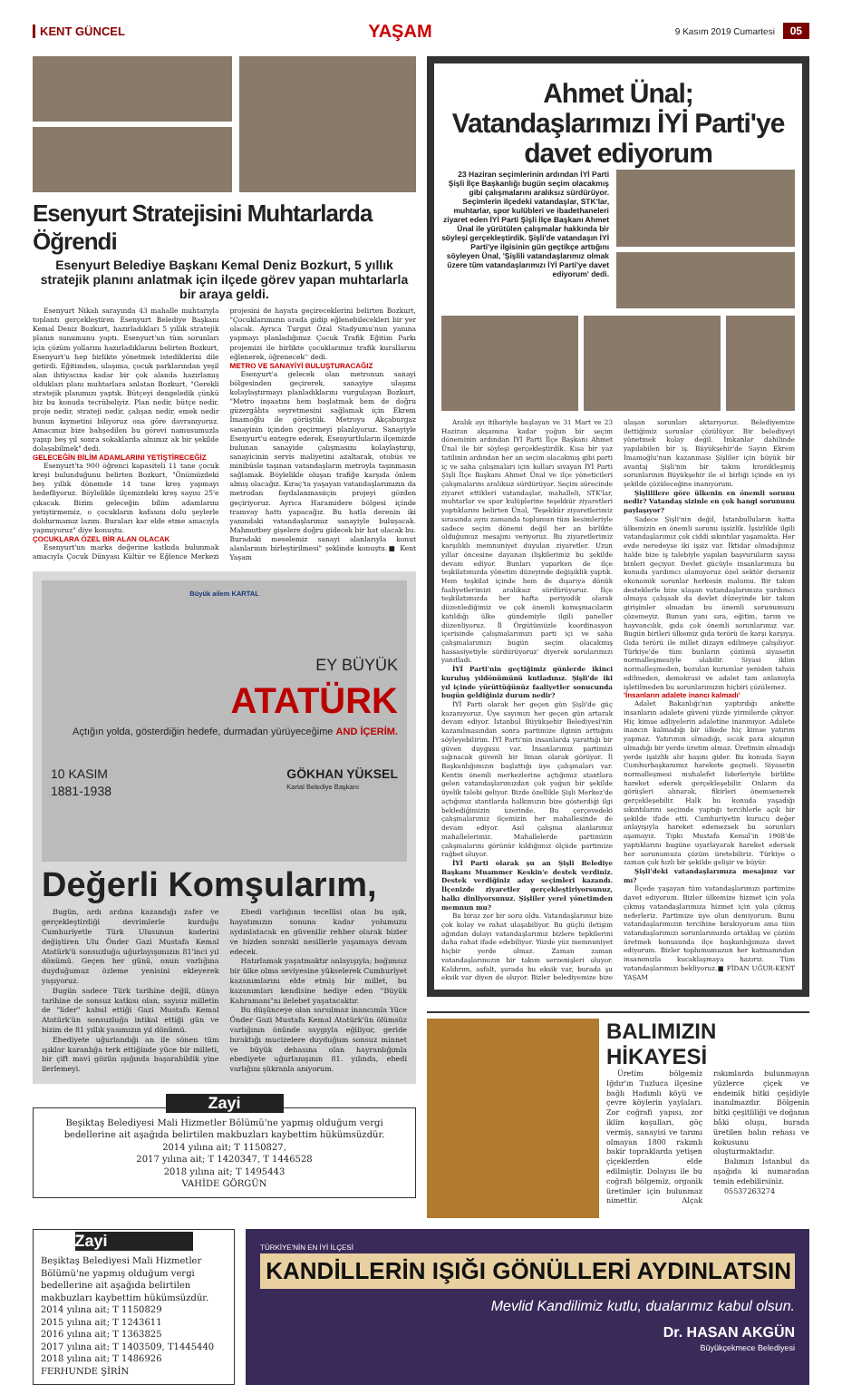KENT GÜNCEL YAŞAM 9 Kasım 2019 Cumartesi 05
Esenyurt Stratejisini Muhtarlarda Öğrendi
Esenyurt Belediye Başkanı Kemal Deniz Bozkurt, 5 yıllık stratejik planını anlatmak için ilçede görev yapan muhtarlarla bir araya geldi.
Esenyurt Nikah sarayında 43 mahalle muhtarıyla toplantı gerçekleştiren Esenyurt Belediye Başkanı Kemal Deniz Bozkurt, hazırladıkları 5 yıllık stratejik planın sunumunu yaptı. Esenyurt'un tüm sorunları için çözüm yollarını hazırladıklarını belirten Bozkurt, Esenyurt'u hep birlikte yönetmek istediklerini dile getirdi. Eğitimden, ulaşıma, çocuk parklarından yeşil alan ihtiyacına kadar bir çok alanda hazırlamış oldukları planı muhtarlara anlatan Bozkurt, "Gerekli stratejik planımızı yaptık. Bütçeyi dengeledik çünkü biz bu konuda tecrübeliyiz. Plan nedir, bütçe nedir, proje nedir, strateji nedir, çalışan nedir, emek nedir bunun kıymetini biliyoruz ona göre davranıyoruz. Amacımız bize bahşedilen bu görevi namusumuzla yapıp beş yıl sonra sokaklarda alnımız ak bir şekilde dolaşabilmek" dedi.
GELECEĞİN BİLİM ADAMLARINI YETİŞTİRECEĞİZ
Esenyurt'ta 900 öğrenci kapasiteli 11 tane çocuk kreşi bulunduğunu belirten Bozkurt, "Önümüzdeki beş yıllık dönemde 14 tane kreş yapmayı hedefliyoruz. Böylelikle ilçemizdeki kreş sayısı 25'e çıkacak. Bizim geleceğin bilim adamlarını yetiştirmemiz, o çocukların kafasını dolu şeylerle doldurmamız lazım. Buraları kar elde etme amacıyla yapmıyoruz" diye konuştu.
ÇOCUKLARA ÖZEL BİR ALAN OLACAK
Esenyurt'un marka değerine katkıda bulunmak amacıyla Çocuk Dünyası Kültür ve Eğlence Merkezi projesini de hayata geçireceklerini belirten Bozkurt, "Çocuklarımızın orada gidip eğlenebilecekleri bir yer olacak. Ayrıca Turgut Özal Stadyumu'nun yanına yapmayı planladığımız Çocuk Trafik Eğitim Parkı projemizi ile birlikte çocuklarımız trafik kurallarını eğlenerek, öğrenecek'' dedi.
METRO VE SANAYİYİ BULUŞTURACAĞIZ
Esenyurt'a gelecek olan metronun sanayi bölgesinden geçirerek, sanayiye ulaşımı kolaylaştırmayı planladıklarını vurgulayan Bozkurt, "Metro inşaatını hem başlatmak hem de doğru güzergâhta seyretmesini sağlamak için Ekrem İmamoğlu ile görüştük. Metroyu Akçaburgaz sanayinin içinden geçirmeyi planlıyoruz. Sanayiyle Esenyurt'u entegre ederek, Esenyurtluların ilçemizde bulunan sanayide çalışmasını kolaylaştırıp, sanayicinin servis maliyetini azaltarak, otobüs ve minibüsle taşınan vatandaşların metroyla taşınmasın sağlamak. Böylelikle oluşan trafiğe karşıda önlem almış olacağız. Kıraç'ta yaşayan vatandaşlarımızın da metrodan faydalanmasıiçin projeyi gözden geçiriyoruz. Ayrıca Haramidere bölgesi içinde tramvay hattı yapacağız. Bu hatla derenin iki yanındaki vatandaşlarımız sanayiyle buluşacak. Mahmutbey gişelere doğru gidecek bir hat olacak bu. Buradaki meselemiz sanayi alanlarıyla konut alanlarının birleştirilmesi" şeklinde konuştu.■ Kent Yaşam
Büyük ailem KARTAL
EY BÜYÜK
ATATÜRK
Açtığın yolda, gösterdiğin hedefe, durmadan yürüyeceğime AND İÇERİM.
10 KASIM
1881-1938 GÖKHAN YÜKSEL
Kartal Belediye Başkanı
Değerli Komşularım,
Bugün, ardı ardına kazandığı zafer ve gerçekleştirdiği devrimlerle kurduğu Cumhuriyetle Türk Ulusunun kaderini değiştiren Ulu Önder Gazi Mustafa Kemal Atatürk'ü sonsuzluğa uğurlayışımızın 81'inci yıl dönümü. Geçen her günü, onun varlığına duyduğumuz özleme yenisini ekleyerek yaşıyoruz.
Bugün sadece Türk tarihine değil, dünya tarihine de sonsuz katkısı olan, sayısız milletin de "lider" kabul ettiği Gazi Mustafa Kemal Atatürk'ün sonsuzluğa intikal ettiği gün ve bizim de 81 yıllık yasımızın yıl dönümü.
Ebediyete uğurlandığı an ile sönen tüm ışıklar karanlığa terk ettiğinde yüce bir milleti, bir çift mavi gözün ışığında başarabildik yine ilerlemeyi.
Ebedi varlığının tecellisi olan bu ışık, hayatımızın sonuna kadar yolumuzu aydınlatacak en güvenilir rehber olarak bizler ve bizden sonraki nesillerle yaşamaya devam edecek.
Hatırlamak yaşatmaktır anlayışıyla; bağımsız bir ülke olma seviyesine yükselerek Cumhuriyet kazanımlarını elde etmiş bir millet, bu kazanımları kendisine hediye eden "Büyük Kahramanı"nı ilelebet yaşatacaktır.
Bu düşünceye olan sarsılmaz inancımla Yüce Önder Gazi Mustafa Kemal Atatürk'ün ölümsüz varlığının önünde saygıyla eğiliyor, geride bıraktığı mucizelere duyduğum sonsuz minnet ve büyük dehasına olan hayranlığımla ebediyete uğurlanışının 81. yılında, ebedi varlığını şükranla anıyorum.
Zayi
Beşiktaş Belediyesi Mali Hizmetler Bölümü'ne yapmış olduğum vergi bedellerine ait aşağıda belirtilen makbuzları kaybettim hükümsüzdür.
2014 yılına ait; T 1150827,
2017 yılına ait; T 1420347, T 1446528
2018 yılına ait; T 1495443
VAHİDE GÖRGÜN
Ahmet Ünal; Vatandaşlarımızı İYİ Parti'ye davet ediyorum
23 Haziran seçimlerinin ardından İYİ Parti Şişli İlçe Başkanlığı bugün seçim olacakmış gibi çalışmalarını aralıksız sürdürüyor. Seçimlerin ilçedeki vatandaşlar, STK'lar, muhtarlar, spor kulübleri ve ibadethaneleri ziyaret eden İYİ Parti Şişli İlçe Başkanı Ahmet Ünal ile yürütülen çalışmalar hakkında bir söyleşi gerçekleştirdik. Şişli'de vatandaşın İYİ Parti'ye ilgisinin gün geçtikçe arttığını söyleyen Ünal, 'Şişlili vatandaşlarımız olmak üzere tüm vatandaşlarımızı İYİ Parti'ye davet ediyorum' dedi.
Aralık ayı itibariyle başlayan ve 31 Mart ve 23 Haziran akşamına kadar yoğun bir seçim döneminin ardından İYİ Parti İlçe Başkanı Ahmet Ünal ile bir söyleşi gerçekleştirdik. Kısa bir yaz tatilinin ardından her an seçim olacakmış gibi parti iç ve saha çalışmaları için kolları sıvayan İYİ Parti Şişli İlçe Başkanı Ahmet Ünal ve ilçe yöneticileri çalışmalarını aralıksız sürdürüyor. Seçim sürecinde ziyaret ettikleri vatandaşlar, mahalleli, STK'lar, muhtarlar ve spor kulüplerine teşekkür ziyaretleri yaptıklarını belirten Ünal, 'Teşekkür ziyaretlerimiz sırasında aynı zamanda toplumun tüm kesimleriyle sadece seçim dönemi değil her an birlikte olduğumuz mesajını veriyoruz. Bu ziyaretlerimiz karşılıklı memnuniyet duyulan ziyaretler. Uzun yıllar öncesine dayanan ilişkilerimiz bu şekilde devam ediyor. Bunları yaparken de ilçe teşkilatımızda yönetim düzeyinde değişiklik yaptık. Hem teşkilat içinde hem de dışarıya dönük faaliyetlerimizi aralıksız sürdürüyoruz. İlçe teşkilatımızda her hafta periyodik olarak düzenlediğimiz ve çok önemli konuşmacıların katıldığı ülke gündemiyle ilgili paneller düzenliyoruz. İl Örgütümüzle koordinasyon içerisinde çalışmalarımızı parti içi ve saha çalışmalarımızı bugün seçim olacakmış hassasiyetiyle sürdürüyoruz' diyerek sorularımızı yanıtladı.
İYİ Parti'nin geçtiğimiz günlerde ikinci kuruluş yıldönümünü kutladınız. Şişli'de iki yıl içinde yürüttüğünüz faaliyetler sonucunda bugün geldiğiniz durum nedir?
İYİ Parti olarak her geçen gün Şişli'de güç kazanıyoruz. Üye sayımızı her geçen gün artarak devam ediyor. İstanbul Büyükşehir Belediyesi'nin kazanılmasından sonra partimize ilginin arttığını söyleyebilirim. İYİ Parti'nin insanlarda yarattığı bir güven duygusu var. İnsanlarımız partimizi sığınacak güvenli bir liman olarak görüyor. İl Başkanlığımızın başlattığı üye çalışmaları var. Kentin önemli merkezlerine açtığımız stantlara gelen vatandaşlarımızdan çok yoğun bir şekilde üyelik talebi geliyor. Bizde özellikle Şişli Merkez'de açtığımız stantlarda halkımızın bize gösterdiği ilgi beklediğimizin üzerinde. Bu çerçevedeki çalışmalarımız ilçemizin her mahallesinde de devam ediyor. Asıl çalışma alanlarımız mahallelerimiz. Mahallelerde partimizin çalışmalarını görünür kıldığımız ölçüde partimize rağbet oluyor.
İYİ Parti olarak şu an Şişli Belediye Başkanı Muammer Keskin'e destek verdiniz. Destek verdiğiniz aday seçimleri kazandı. İlçenizde ziyaretler gerçekleştiriyorsunuz, halkı dinliyorsunuz. Şişliler yerel yönetimden memnun mu?
Bu biraz zor bir soru oldu. Vatandaşlarımız bize çok kolay ve rahat ulaşabiliyor. Bu güçlü iletişim ağından dolayı vatandaşlarımız bizlere tepkilerini daha rahat ifade edebiliyor. Yüzde yüz memnuniyet hiçbir yerde olmaz. Zaman zaman vatandaşlarımızın bir takım serzenişleri oluyor. Kaldırım, asfalt, şurada bu eksik var, burada şu eksik var diyen de oluyor. Bizler belediyemize bize ulaşan sorunları aktarıyoruz. Belediyemize ilettiğimiz sorunlar çözülüyor. Bir belediyeyi yönetmek kolay değil. İmkanlar dahilinde yapılabilen bir iş. Büyükşehir'de Sayın Ekrem İmamoğlu'nun kazanması Şişliler için büyük bir avantaj Şişli'nin bir takım kronikleşmiş sorunlarının Büyükşehir ile el birliği içinde en iyi şekilde çözüleceğine inanıyorum.
Şişlililere göre ülkenin en önemli sorunu nedir? Vatandaş sizinle en çok hangi sorununu paylaşıyor?
Sadece Şişli'nin değil, İstanbulluların hatta ülkemizin en önemli sorunu işsizlik. İşsizlikle ilgili vatandaşlarımız çok ciddi sıkıntılar yaşamakta. Her evde neredeyse iki işsiz var. İktidar olmadığımız halde bize iş talebiyle yapılan başvuruların sayısı binleri geçiyor. Devlet gücüyle insanlarımıza bu konuda yardımcı olamıyoruz özel sektör derseniz ekonomik sorunlar herkesin malumu. Bir takım desteklerle bize ulaşan vatandaşlarımıza yardımcı olmaya çalışsak da devlet düzeyinde bir takım girişimler olmadan bu önemli sorunumuzu çözemeyiz. Bunun yanı sıra, eğitim, tarım ve hayvancılık, gıda çok önemli sorunlarımız var. Bugün birileri ülkemiz gıda terörü ile karşı karşıya. Gıda terörü ile millet dizayn edilmeye çalışılıyor. Türkiye'de tüm bunların çözümü siyasetin normalleşmesiyle olabilir. Siyasi iklim normalleşmeden, bozulan kurumlar yeniden tahsis edilmeden, demokrasi ve adalet tam anlamıyla işletilmeden bu sorunlarımızın hiçbiri çözülemez.
'İnsanların adalete inancı kalmadı'
Adalet Bakanlığı'nın yaptırdığı ankette insanların adalete güveni yüzde yirmilerde çıkıyor. Hiç kimse adliyelerin adaletine inanmıyor. Adalete inancın kalmadığı bir ülkede hiç kimse yatırım yapmaz. Yatırımın olmadığı, sıcak para akışının olmadığı bir yerde üretim olmaz. Üretimin olmadığı yerde işsizlik alır başını gider. Bu konuda Sayın Cumhurbaşkanımız harekete geçmeli. Siyasetin normalleşmesi muhalefet liderleriyle birlikte hareket ederek gerçekleşebilir. Onların da görüşleri alınarak, fikirleri önemsenerek gerçekleşebilir. Halk bu konuda yaşadığı sıkıntılarını seçimde yaptığı tercihlerle açık bir şekilde ifade etti. Cumhuriyetin kurucu değer anlayışıyla hareket edemezsek bu sorunları aşamayız. Tıpkı Mustafa Kemal'in 1908'de yaptıklarını bugüne uyarlayarak hareket edersek her sorunumuza çözüm üretebiliriz. Türkiye o zaman çok hızlı bir şekilde gelişir ve büyür.
Şişli'deki vatandaşlarımıza mesajınız var mı?
İlçede yaşayan tüm vatandaşlarımızı partimize davet ediyorum. Bizler ülkemize hizmet için yola çıkmış vatandaşlarımıza hizmet için yola çıkmış neferleriz. Partimize üye olun demiyorum. Bunu vatandaşlarımızın tercihine bırakıyorum ama tüm vatandaşlarımızı sorunlarımızda ortaklaş ve çözüm üretmek konusunda ilçe başkanlığımıza davet ediyorum. Bizler toplumumuzun her katmanından insanımızla kucaklaşmaya hazırız. Tüm vatandaşlarımızı bekliyoruz.■ FİDAN UĞUR-KENT YAŞAM
BALIMIZIN HİKAYESİ
Üretim bölgemiz Iğdır'ın Tuzluca ilçesine bağlı Hadımlı köyü ve çevre köylerin yaylaları. Zor coğrafi yapısı, zor iklim koşulları, göç vermiş, sanayisi ve tarımı olmayan 1800 rakımlı bakir topraklarda yetişen çiçeklerden elde edilmiştir. Dolayısı ile bu coğrafi bölgemiz, organik üretimler için bulunmaz nimettir. Alçak rakımlarda bulunmayan yüzlerce çiçek ve endemik bitki çeşidiyle inanılmazdır. Bölgenin bitki çeşitliliği ve doğanın bâki oluşu, burada üretilen balın rehası ve kokusunu oluşturmaktadır.
Balımızı İstanbul da aşağıda ki numaradan temin edebilirsiniz.
05537263274
Zayi
Beşiktaş Belediyesi Mali Hizmetler Bölümü'ne yapmış olduğum vergi bedellerine ait aşağıda belirtilen makbuzları kaybettim hükümsüzdür.
2014 yılına ait; T 1150829
2015 yılına ait; T 1243611
2016 yılına ait; T 1363825
2017 yılına ait; T 1403509, T1445440
2018 yılına ait; T 1486926
FERHUNDE ŞİRİN
TÜRKİYE'NİN EN İYİ İLÇESİ
KANDİLLERİN IŞIĞI GÖNÜLLERİ AYDINLATSIN
Mevlid Kandilimiz kutlu, dualarımız kabul olsun.
Dr. HASAN AKGÜN
Büyükçekmece Belediyesi